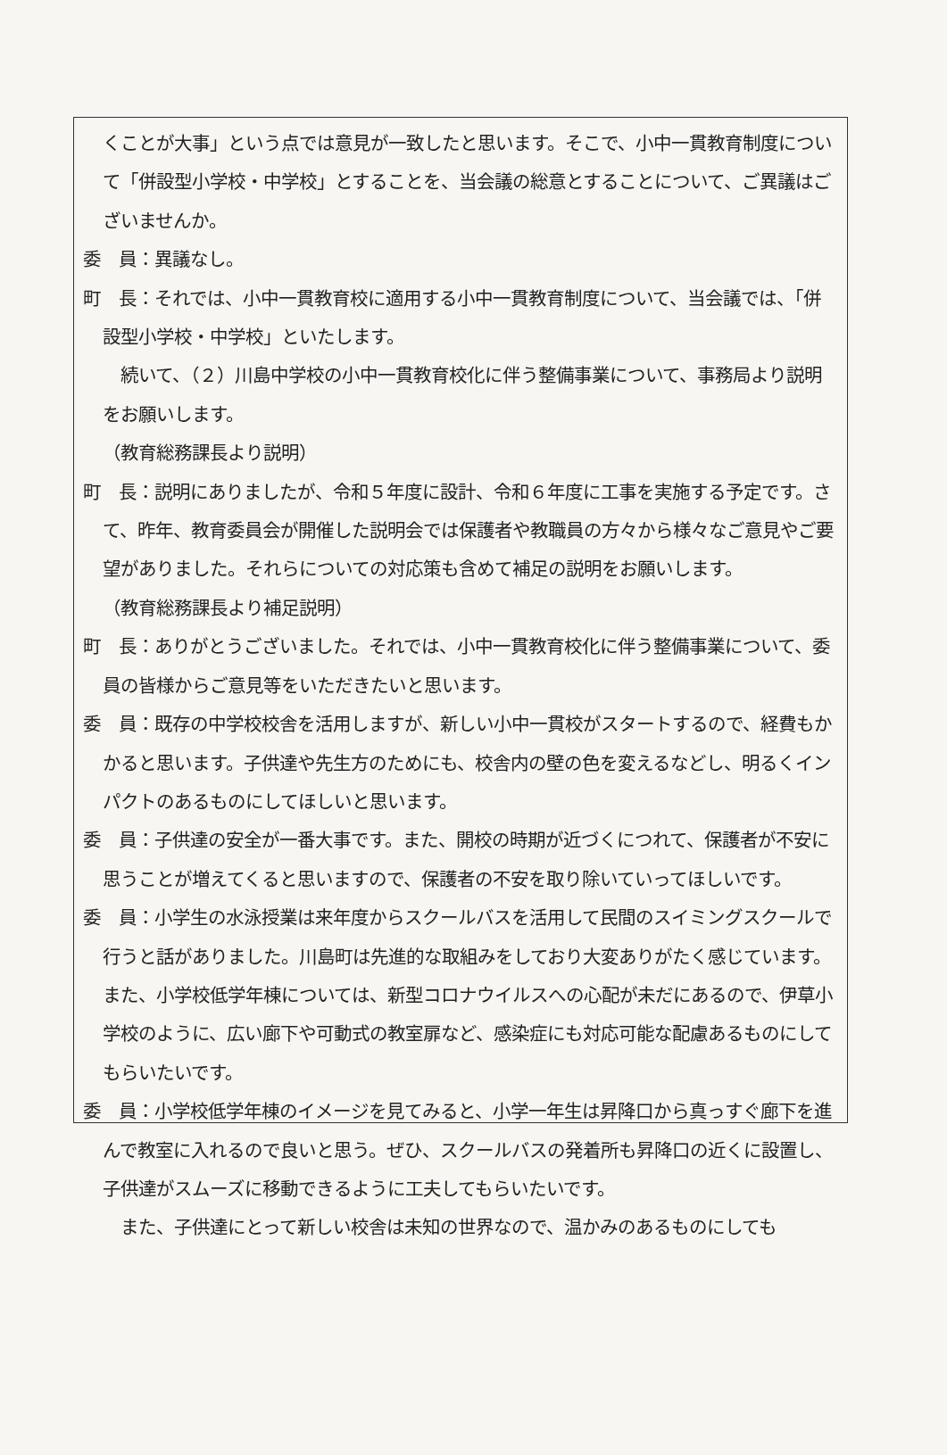くことが大事」という点では意見が一致したと思います。そこで、小中一貫教育制度について「併設型小学校・中学校」とすることを、当会議の総意とすることについて、ご異議はございませんか。
委　員：異議なし。
町　長：それでは、小中一貫教育校に適用する小中一貫教育制度について、当会議では、「併設型小学校・中学校」といたします。
続いて、（２）川島中学校の小中一貫教育校化に伴う整備事業について、事務局より説明をお願いします。
（教育総務課長より説明）
町　長：説明にありましたが、令和５年度に設計、令和６年度に工事を実施する予定です。さて、昨年、教育委員会が開催した説明会では保護者や教職員の方々から様々なご意見やご要望がありました。それらについての対応策も含めて補足の説明をお願いします。
（教育総務課長より補足説明）
町　長：ありがとうございました。それでは、小中一貫教育校化に伴う整備事業について、委員の皆様からご意見等をいただきたいと思います。
委　員：既存の中学校校舎を活用しますが、新しい小中一貫校がスタートするので、経費もかかると思います。子供達や先生方のためにも、校舎内の壁の色を変えるなどし、明るくインパクトのあるものにしてほしいと思います。
委　員：子供達の安全が一番大事です。また、開校の時期が近づくにつれて、保護者が不安に思うことが増えてくると思いますので、保護者の不安を取り除いていってほしいです。
委　員：小学生の水泳授業は来年度からスクールバスを活用して民間のスイミングスクールで行うと話がありました。川島町は先進的な取組みをしており大変ありがたく感じています。また、小学校低学年棟については、新型コロナウイルスへの心配が未だにあるので、伊草小学校のように、広い廊下や可動式の教室扉など、感染症にも対応可能な配慮あるものにしてもらいたいです。
委　員：小学校低学年棟のイメージを見てみると、小学一年生は昇降口から真っすぐ廊下を進んで教室に入れるので良いと思う。ぜひ、スクールバスの発着所も昇降口の近くに設置し、子供達がスムーズに移動できるように工夫してもらいたいです。
また、子供達にとって新しい校舎は未知の世界なので、温かみのあるものにしても